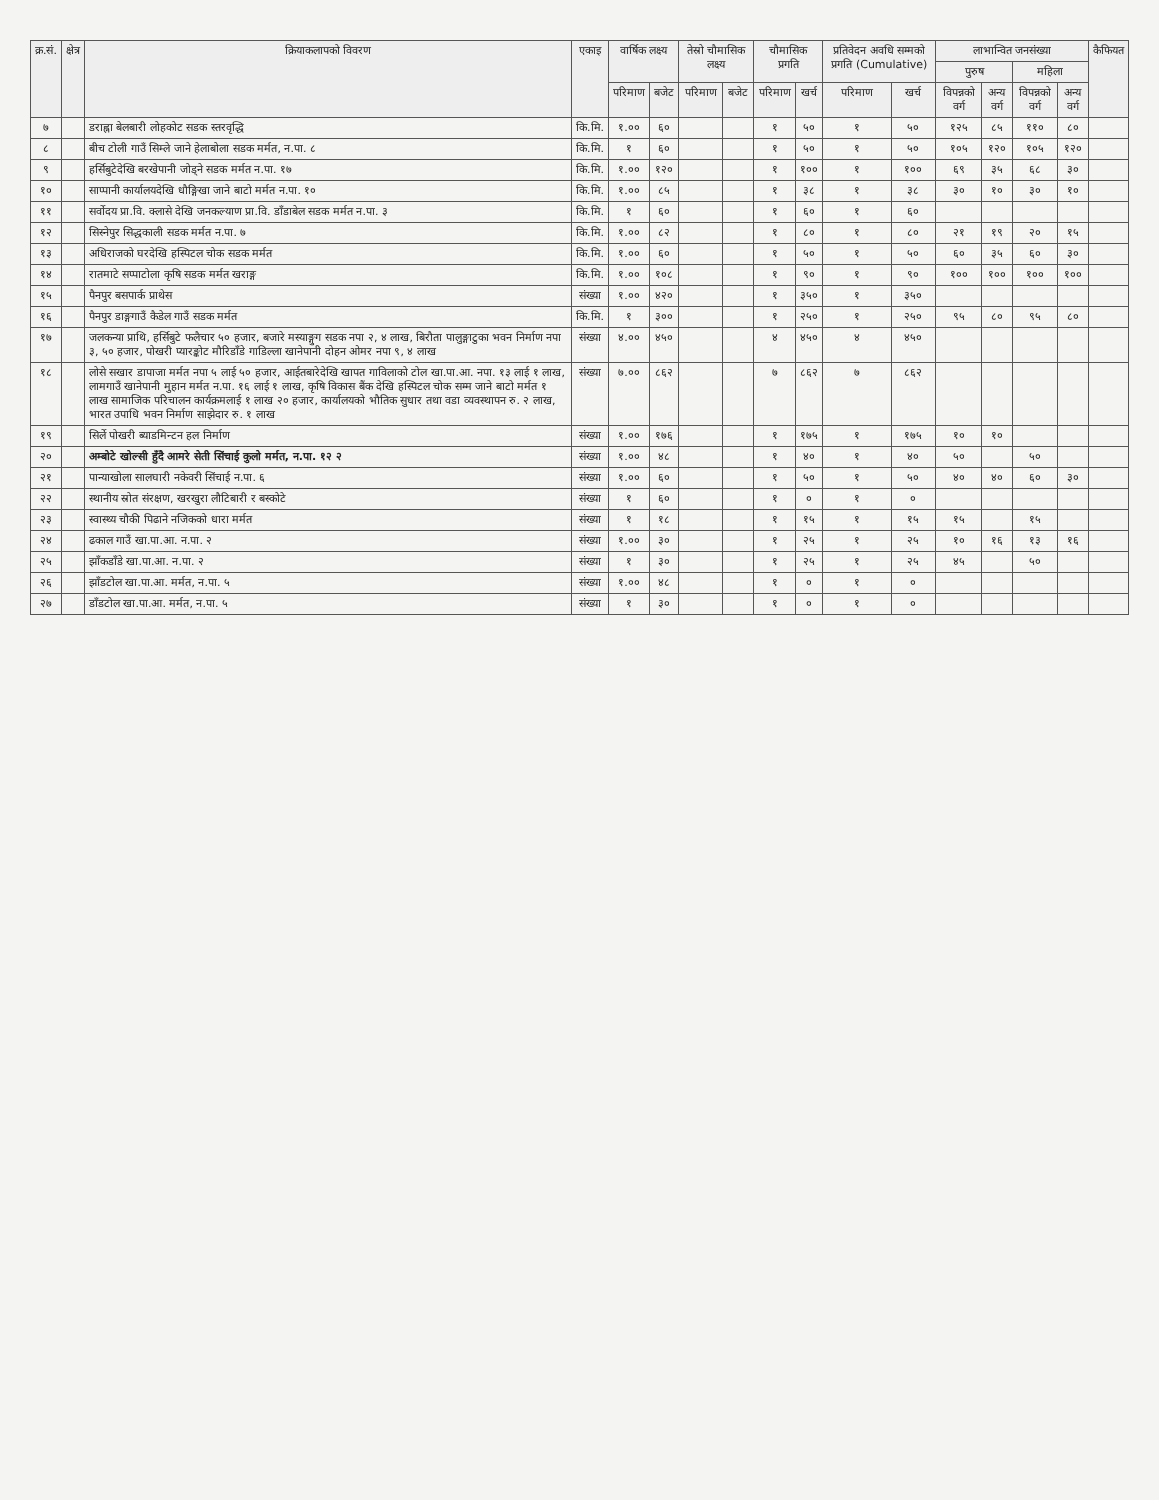| क्र.सं. | क्षेत्र | क्रियाकलापको विवरण | एकाइ | वार्षिक लक्ष्य | | तेस्रो चौमासिक लक्ष्य | | चौमासिक प्रगति | | प्रतिवेदन अवधि सम्मको प्रगति (Cumulative) | | लाभान्वित जनसंख्या | | | | कैफियत |
| --- | --- | --- | --- | --- | --- | --- | --- | --- | --- | --- | --- | --- | --- | --- | --- | --- |
| | | | | | | | | | | | | पुरुष | | महिला | | |
| | | | | परिमाण | बजेट | परिमाण | बजेट | परिमाण | खर्च | परिमाण | खर्च | विपन्नको वर्ग | अन्य वर्ग | विपन्नको वर्ग | अन्य वर्ग | |
| ७ | | डराह्ना बेलबारी लोहकोट सडक स्तरवृद्धि | कि.मि. | १.०० | ६० | | | १ | ५० | १ | ५० | १२५ | ८५ | ११० | ८० | |
| ८ | | बीच टोली गाउँ सिम्ले जाने हेलाबोला सडक मर्मत, न.पा. ८ | कि.मि. | १ | ६० | | | १ | ५० | १ | ५० | १०५ | १२० | १०५ | १२० | |
| ९ | | हर्सिबुटेदेखि बरखेपानी जोड्ने सडक मर्मत न.पा. १७ | कि.मि. | १.०० | १२० | | | १ | १०० | १ | १०० | ६९ | ३५ | ६८ | ३० | |
| १० | | साप्पानी कार्यालयदेखि धौङ्गिखा जाने बाटो मर्मत न.पा. १० | कि.मि. | १.०० | ८५ | | | १ | ३८ | १ | ३८ | ३० | १० | ३० | १० | |
| ११ | | सर्वोदय प्रा.वि. क्लासे देखि जनकल्याण प्रा.वि. डाँडाबेल सडक मर्मत न.पा. ३ | कि.मि. | १ | ६० | | | १ | ६० | १ | ६० | | | | | |
| १२ | | सिस्नेपुर सिद्धकाली सडक मर्मत न.पा. ७ | कि.मि. | १.०० | ८२ | | | १ | ८० | १ | ८० | २१ | १९ | २० | १५ | |
| १३ | | अधिराजको घरदेखि हस्पिटल चोक सडक मर्मत | कि.मि. | १.०० | ६० | | | १ | ५० | १ | ५० | ६० | ३५ | ६० | ३० | |
| १४ | | रातमाटे सप्पाटोला कृषि सडक मर्मत खराङ्ग | कि.मि. | १.०० | १०८ | | | १ | ९० | १ | ९० | १०० | १०० | १०० | १०० | |
| १५ | | पैनपुर बसपार्क प्राथेस | संख्या | १.०० | ४२० | | | १ | ३५० | १ | ३५० | | | | | |
| १६ | | पैनपुर डाङ्गगाउँ कैडेल गाउँ सडक मर्मत | कि.मि. | १ | ३०० | | | १ | २५० | १ | २५० | ९५ | ८० | ९५ | ८० | |
| १७ | | जलकन्या प्राथि, हर्सिबुटे फलैचार ५० हजार, बजारे मस्याङ्गुग सडक नपा २, ४ लाख, बिरौता पालुङ्गाटुका भवन निर्माण नपा ३, ५० हजार, पोखरी प्यारङ्कोट मौरिडाँडे गाडिल्ला खानेपानी दोहन ओमर नपा ९, ४ लाख | संख्या | ४.०० | ४५० | | | ४ | ४५० | ४ | ४५० | | | | | |
| १८ | | लोसे सखार डापाजा मर्मत नपा ५ लाई ५० हजार, आईतबारेदेखि खापत गाविलाको टोल खा.पा.आ. नपा. १३ लाई १ लाख, लामगाउँ खानेपानी मुहान मर्मत न.पा. १६ लाई १ लाख, कृषि विकास बैंक देखि हस्पिटल चोक सम्म जाने बाटो मर्मत १ लाख सामाजिक परिचालन कार्यक्रमलाई १ लाख २० हजार, कार्यालयको भौतिक सुधार तथा वडा व्यवस्थापन रु. २ लाख, भारत उपाधि भवन निर्माण साझेदार रु. १ लाख | संख्या | ७.०० | ८६२ | | | ७ | ८६२ | ७ | ८६२ | | | | | |
| १९ | | सिर्ले पोखरी ब्याडमिन्टन हल निर्माण | संख्या | १.०० | १७६ | | | १ | १७५ | १ | १७५ | १० | १० | | | |
| २० | | अम्बोटे खोल्सी हुँदै आमरे सेती सिंचाई कुलो मर्मत, न.पा. १२ २ | संख्या | १.०० | ४८ | | | १ | ४० | १ | ४० | ५० | | ५० | | |
| २१ | | पान्याखोला सालघारी नकेवरी सिंचाई न.पा. ६ | संख्या | १.०० | ६० | | | १ | ५० | १ | ५० | ४० | ४० | ६० | ३० | |
| २२ | | स्थानीय स्रोत संरक्षण, खरखुरा लौटिबारी र बस्कोटे | संख्या | १ | ६० | | | १ | ० | १ | ० | | | | | |
| २३ | | स्वास्थ्य चौकी पिढाने नजिकको धारा मर्मत | संख्या | १ | १८ | | | १ | १५ | १ | १५ | १५ | | १५ | | |
| २४ | | ढकाल गाउँ खा.पा.आ. न.पा. २ | संख्या | १.०० | ३० | | | १ | २५ | १ | २५ | १० | १६ | १३ | १६ | |
| २५ | | झाँकडाँडे खा.पा.आ. न.पा. २ | संख्या | १ | ३० | | | १ | २५ | १ | २५ | ४५ | | ५० | | |
| २६ | | झाँडटोल खा.पा.आ. मर्मत, न.पा. ५ | संख्या | १.०० | ४८ | | | १ | ० | १ | ० | | | | | |
| २७ | | डाँडटोल खा.पा.आ. मर्मत, न.पा. ५ | संख्या | १ | ३० | | | १ | ० | १ | ० | | | | | |